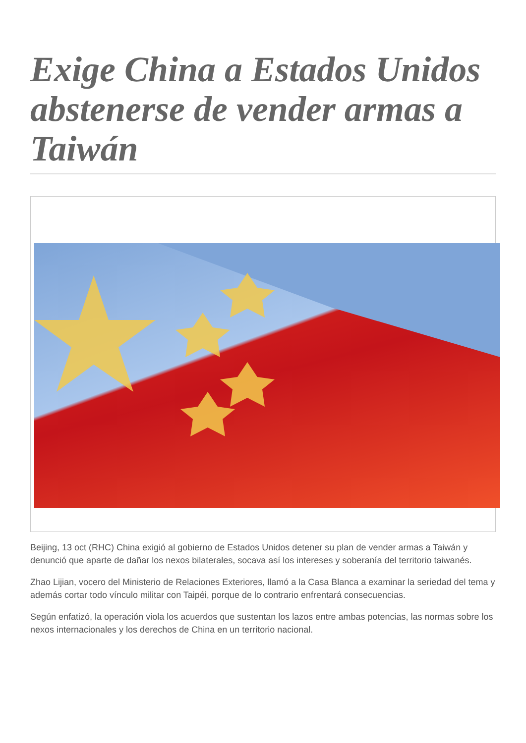Exige China a Estados Unidos abstenerse de vender armas a Taiwán
Beijing, 13 oct (RHC) China exigió al gobierno de Estados Unidos detener su plan de vender armas a Taiwán y denunció que aparte de dañar los nexos bilaterales, socava así los intereses y soberanía del territorio taiwanés.
Zhao Lijian, vocero del Ministerio de Relaciones Exteriores, llamó a la Casa Blanca a examinar la seriedad del tema y además cortar todo vínculo militar con Taipéi, porque de lo contrario enfrentará consecuencias.
Según enfatizó, la operación viola los acuerdos que sustentan los lazos entre ambas potencias, las normas sobre los nexos internacionales y los derechos de China en un territorio nacional.